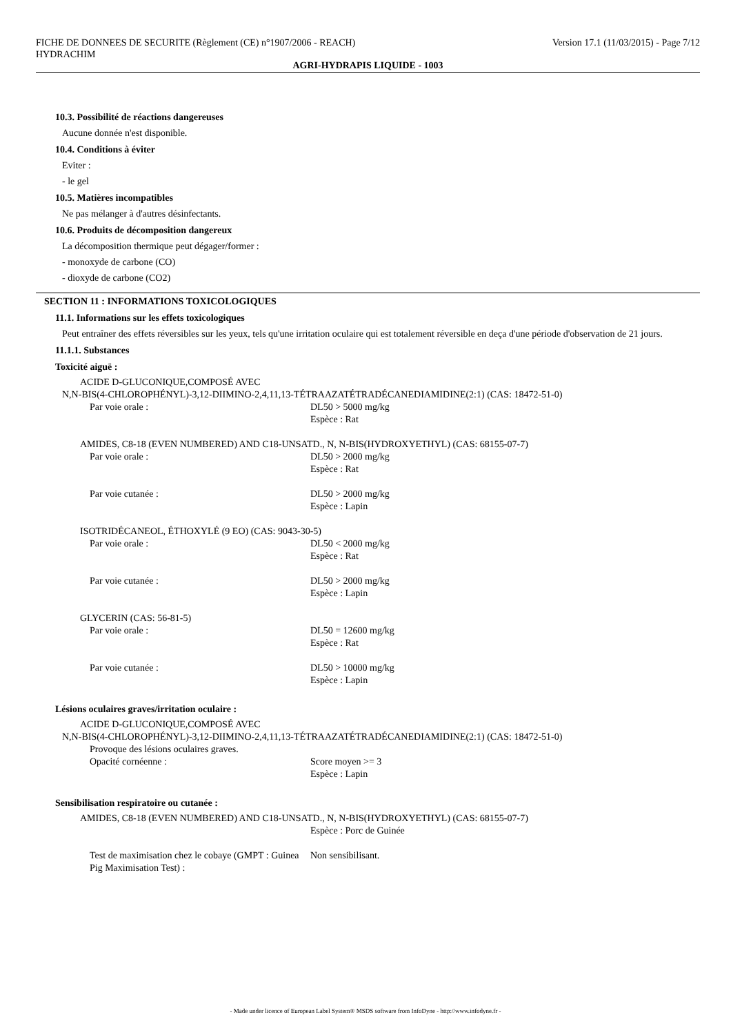FICHE DE DONNEES DE SECURITE (Règlement (CE) n°1907/2006 - REACH) Version 17.1 (11/03/2015) - Page 7/12
HYDRACHIM
AGRI-HYDRAPIS LIQUIDE - 1003
10.3. Possibilité de réactions dangereuses
Aucune donnée n'est disponible.
10.4. Conditions à éviter
Eviter :
- le gel
10.5. Matières incompatibles
Ne pas mélanger à d'autres désinfectants.
10.6. Produits de décomposition dangereux
La décomposition thermique peut dégager/former :
- monoxyde de carbone (CO)
- dioxyde de carbone (CO2)
SECTION 11 : INFORMATIONS TOXICOLOGIQUES
11.1. Informations sur les effets toxicologiques
Peut entraîner des effets réversibles sur les yeux, tels qu'une irritation oculaire qui est totalement réversible en deça d'une période d'observation de 21 jours.
11.1.1. Substances
Toxicité aiguë :
ACIDE D-GLUCONIQUE,COMPOSÉ AVEC
N,N-BIS(4-CHLOROPHÉNYL)-3,12-DIIMINO-2,4,11,13-TÉTRAAZATÉTRADÉCANEDIAMIDINE(2:1) (CAS: 18472-51-0)
Par voie orale : DL50 > 5000 mg/kg
Espèce : Rat
AMIDES, C8-18 (EVEN NUMBERED) AND C18-UNSATD., N, N-BIS(HYDROXYETHYL) (CAS: 68155-07-7)
Par voie orale : DL50 > 2000 mg/kg
Espèce : Rat
Par voie cutanée : DL50 > 2000 mg/kg
Espèce : Lapin
ISOTRIDÉCANEOL, ÉTHOXYLÉ (9 EO) (CAS: 9043-30-5)
Par voie orale : DL50 < 2000 mg/kg
Espèce : Rat
Par voie cutanée : DL50 > 2000 mg/kg
Espèce : Lapin
GLYCERIN (CAS: 56-81-5)
Par voie orale : DL50 = 12600 mg/kg
Espèce : Rat
Par voie cutanée : DL50 > 10000 mg/kg
Espèce : Lapin
Lésions oculaires graves/irritation oculaire :
ACIDE D-GLUCONIQUE,COMPOSÉ AVEC
N,N-BIS(4-CHLOROPHÉNYL)-3,12-DIIMINO-2,4,11,13-TÉTRAAZATÉTRADÉCANEDIAMIDINE(2:1) (CAS: 18472-51-0)
Provoque des lésions oculaires graves.
Opacité cornéenne : Score moyen >= 3
Espèce : Lapin
Sensibilisation respiratoire ou cutanée :
AMIDES, C8-18 (EVEN NUMBERED) AND C18-UNSATD., N, N-BIS(HYDROXYETHYL) (CAS: 68155-07-7)
Espèce : Porc de Guinée
Test de maximisation chez le cobaye (GMPT : Guinea Pig Maximisation Test) : Non sensibilisant.
- Made under licence of European Label System® MSDS software from InfoDyne - http://www.infodyne.fr -